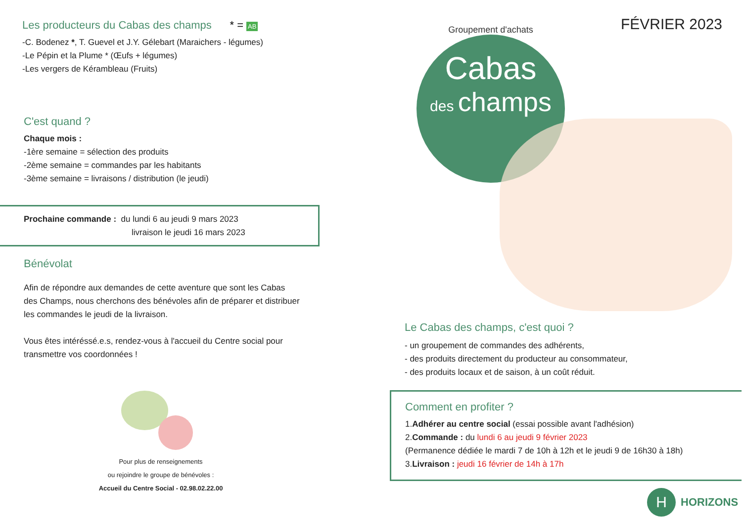Les producteurs du Cabas des champs * = AB
-C. Bodenez *, T. Guevel et J.Y. Gélebart (Maraichers - légumes)
-Le Pépin et la Plume * (Œufs + légumes)
-Les vergers de Kérambleau (Fruits)
C'est quand ?
Chaque mois :
-1ère semaine = sélection des produits
-2ème semaine = commandes par les habitants
-3ème semaine = livraisons / distribution (le jeudi)
Prochaine commande : du lundi 6 au jeudi 9 mars 2023
livraison le jeudi 16 mars 2023
Bénévolat
Afin de répondre aux demandes de cette aventure que sont les Cabas des Champs, nous cherchons des bénévoles afin de préparer et distribuer les commandes le jeudi de la livraison.
Vous êtes intéréssé.e.s, rendez-vous à l'accueil du Centre social pour transmettre vos coordonnées !
Pour plus de renseignements
ou rejoindre le groupe de bénévoles :
Accueil du Centre Social - 02.98.02.22.00
FÉVRIER 2023
Groupement d'achats
Cabas
des champs
Le Cabas des champs, c'est quoi ?
- un groupement de commandes des adhérents,
- des produits directement du producteur au consommateur,
- des produits locaux et de saison, à un coût réduit.
Comment en profiter ?
1.Adhérer au centre social (essai possible avant l'adhésion)
2.Commande : du lundi 6 au jeudi 9 février 2023
(Permanence dédiée le mardi 7 de 10h à 12h et le jeudi 9 de 16h30 à 18h)
3.Livraison : jeudi 16 février de 14h à 17h
H
HORIZONS